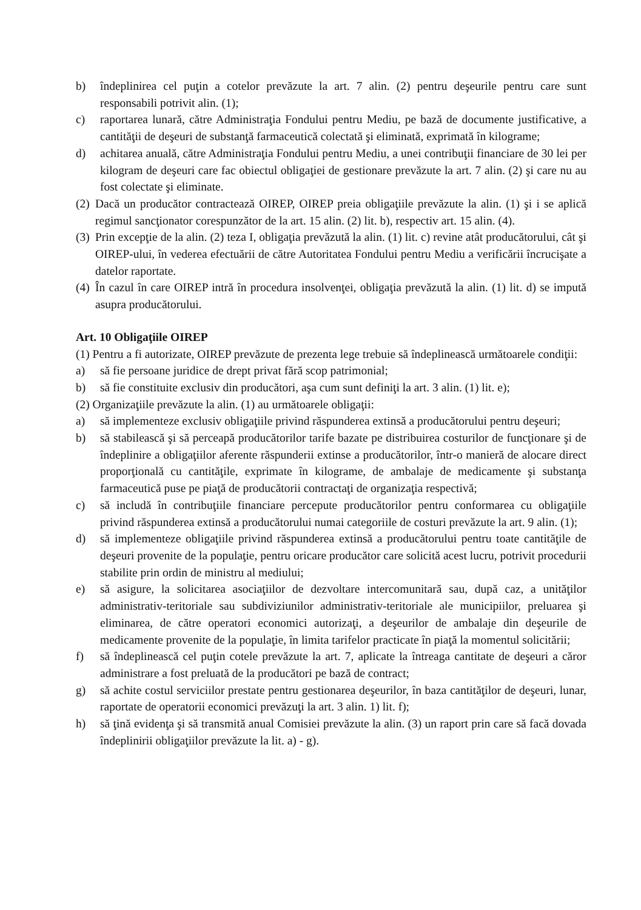b) îndeplinirea cel puţin a cotelor prevăzute la art. 7 alin. (2) pentru deşeurile pentru care sunt responsabili potrivit alin. (1);
c) raportarea lunară, către Administraţia Fondului pentru Mediu, pe bază de documente justificative, a cantităţii de deşeuri de substanţă farmaceutică colectată şi eliminată, exprimată în kilograme;
d) achitarea anuală, către Administraţia Fondului pentru Mediu, a unei contribuţii financiare de 30 lei per kilogram de deşeuri care fac obiectul obligaţiei de gestionare prevăzute la art. 7 alin. (2) şi care nu au fost colectate şi eliminate.
(2) Dacă un producător contractează OIREP, OIREP preia obligaţiile prevăzute la alin. (1) şi i se aplică regimul sancţionator corespunzător de la art. 15 alin. (2) lit. b), respectiv art. 15 alin. (4).
(3) Prin excepţie de la alin. (2) teza I, obligaţia prevăzută la alin. (1) lit. c) revine atât producătorului, cât şi OIREP-ului, în vederea efectuării de către Autoritatea Fondului pentru Mediu a verificării încrucişate a datelor raportate.
(4) În cazul în care OIREP intră în procedura insolvenţei, obligaţia prevăzută la alin. (1) lit. d) se impută asupra producătorului.
Art. 10 Obligaţiile OIREP
(1) Pentru a fi autorizate, OIREP prevăzute de prezenta lege trebuie să îndeplinească următoarele condiţii:
a) să fie persoane juridice de drept privat fără scop patrimonial;
b) să fie constituite exclusiv din producători, aşa cum sunt definiţi la art. 3 alin. (1) lit. e);
(2) Organizaţiile prevăzute la alin. (1) au următoarele obligaţii:
a) să implementeze exclusiv obligaţiile privind răspunderea extinsă a producătorului pentru deşeuri;
b) să stabilească şi să perceapă producătorilor tarife bazate pe distribuirea costurilor de funcţionare şi de îndeplinire a obligaţiilor aferente răspunderii extinse a producătorilor, într-o manieră de alocare direct proporţională cu cantităţile, exprimate în kilograme, de ambalaje de medicamente şi substanţa farmaceutică puse pe piaţă de producătorii contractaţi de organizaţia respectivă;
c) să includă în contribuţiile financiare percepute producătorilor pentru conformarea cu obligaţiile privind răspunderea extinsă a producătorului numai categoriile de costuri prevăzute la art. 9 alin. (1);
d) să implementeze obligaţiile privind răspunderea extinsă a producătorului pentru toate cantităţile de deşeuri provenite de la populaţie, pentru oricare producător care solicită acest lucru, potrivit procedurii stabilite prin ordin de ministru al mediului;
e) să asigure, la solicitarea asociaţiilor de dezvoltare intercomunitară sau, după caz, a unităţilor administrativ-teritoriale sau subdiviziunilor administrativ-teritoriale ale municipiilor, preluarea şi eliminarea, de către operatori economici autorizaţi, a deşeurilor de ambalaje din deşeurile de medicamente provenite de la populaţie, în limita tarifelor practicate în piaţă la momentul solicitării;
f) să îndeplinească cel puţin cotele prevăzute la art. 7, aplicate la întreaga cantitate de deşeuri a căror administrare a fost preluată de la producători pe bază de contract;
g) să achite costul serviciilor prestate pentru gestionarea deşeurilor, în baza cantităţilor de deşeuri, lunar, raportate de operatorii economici prevăzuţi la art. 3 alin. 1) lit. f);
h) să ţină evidenţa şi să transmită anual Comisiei prevăzute la alin. (3) un raport prin care să facă dovada îndeplinirii obligaţiilor prevăzute la lit. a) - g).